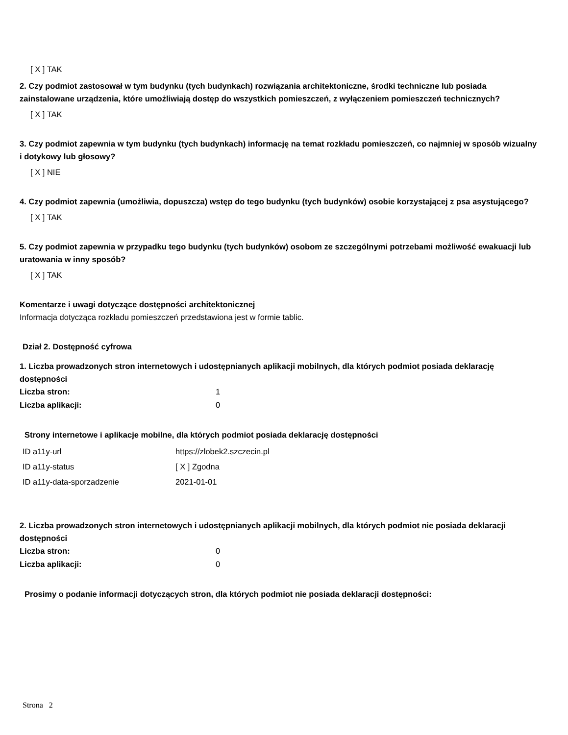[ X ] TAK
2. Czy podmiot zastosował w tym budynku (tych budynkach) rozwiązania architektoniczne, środki techniczne lub posiada zainstalowane urządzenia, które umożliwiają dostęp do wszystkich pomieszczeń, z wyłączeniem pomieszczeń technicznych?
[ X ] TAK
3. Czy podmiot zapewnia w tym budynku (tych budynkach) informację na temat rozkładu pomieszczeń, co najmniej w sposób wizualny i dotykowy lub głosowy?
[ X ] NIE
4. Czy podmiot zapewnia (umożliwia, dopuszcza) wstęp do tego budynku (tych budynków) osobie korzystającej z psa asystującego?
[ X ] TAK
5. Czy podmiot zapewnia w przypadku tego budynku (tych budynków) osobom ze szczególnymi potrzebami możliwość ewakuacji lub uratowania w inny sposób?
[ X ] TAK
Komentarze i uwagi dotyczące dostępności architektonicznej
Informacja dotycząca rozkładu pomieszczeń przedstawiona jest w formie tablic.
Dział 2. Dostępność cyfrowa
1. Liczba prowadzonych stron internetowych i udostępnianych aplikacji mobilnych, dla których podmiot posiada deklarację dostępności
| Liczba stron: | 1 |
| Liczba aplikacji: | 0 |
Strony internetowe i aplikacje mobilne, dla których podmiot posiada deklarację dostępności
| ID a11y-url | https://zlobek2.szczecin.pl |
| ID a11y-status | [ X ] Zgodna |
| ID a11y-data-sporzadzenie | 2021-01-01 |
2. Liczba prowadzonych stron internetowych i udostępnianych aplikacji mobilnych, dla których podmiot nie posiada deklaracji dostępności
| Liczba stron: | 0 |
| Liczba aplikacji: | 0 |
Prosimy o podanie informacji dotyczących stron, dla których podmiot nie posiada deklaracji dostępności:
Strona 2